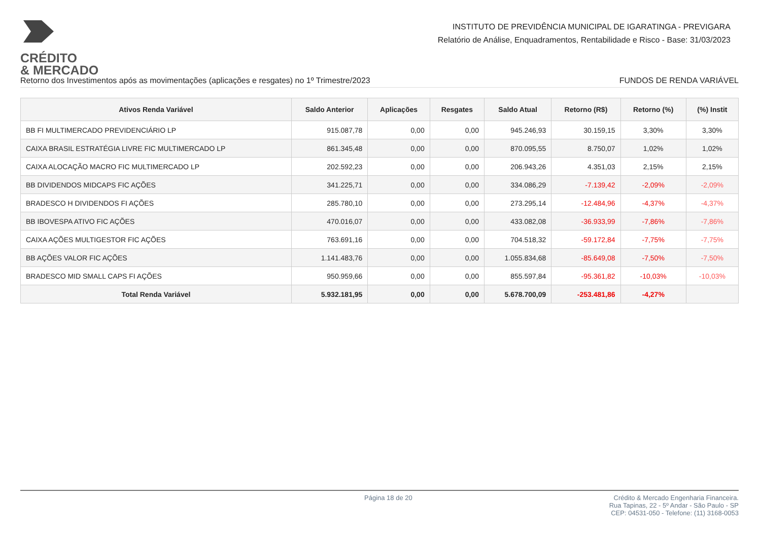CRÉDITO
& MERCADO
INSTITUTO DE PREVIDÊNCIA MUNICIPAL DE IGARATINGA - PREVIGARA
Relatório de Análise, Enquadramentos, Rentabilidade e Risco - Base: 31/03/2023
Retorno dos Investimentos após as movimentações (aplicações e resgates) no 1º Trimestre/2023 FUNDOS DE RENDA VARIÁVEL
| Ativos Renda Variável | Saldo Anterior | Aplicações | Resgates | Saldo Atual | Retorno (R$) | Retorno (%) | (%) Instit |
| --- | --- | --- | --- | --- | --- | --- | --- |
| BB FI MULTIMERCADO PREVIDENCIÁRIO LP | 915.087,78 | 0,00 | 0,00 | 945.246,93 | 30.159,15 | 3,30% | 3,30% |
| CAIXA BRASIL ESTRATÉGIA LIVRE FIC MULTIMERCADO LP | 861.345,48 | 0,00 | 0,00 | 870.095,55 | 8.750,07 | 1,02% | 1,02% |
| CAIXA ALOCAÇÃO MACRO FIC MULTIMERCADO LP | 202.592,23 | 0,00 | 0,00 | 206.943,26 | 4.351,03 | 2,15% | 2,15% |
| BB DIVIDENDOS MIDCAPS FIC AÇÕES | 341.225,71 | 0,00 | 0,00 | 334.086,29 | -7.139,42 | -2,09% | -2,09% |
| BRADESCO H DIVIDENDOS FI AÇÕES | 285.780,10 | 0,00 | 0,00 | 273.295,14 | -12.484,96 | -4,37% | -4,37% |
| BB IBOVESPA ATIVO FIC AÇÕES | 470.016,07 | 0,00 | 0,00 | 433.082,08 | -36.933,99 | -7,86% | -7,86% |
| CAIXA AÇÕES MULTIGESTOR FIC AÇÕES | 763.691,16 | 0,00 | 0,00 | 704.518,32 | -59.172,84 | -7,75% | -7,75% |
| BB AÇÕES VALOR FIC AÇÕES | 1.141.483,76 | 0,00 | 0,00 | 1.055.834,68 | -85.649,08 | -7,50% | -7,50% |
| BRADESCO MID SMALL CAPS FI AÇÕES | 950.959,66 | 0,00 | 0,00 | 855.597,84 | -95.361,82 | -10,03% | -10,03% |
| Total Renda Variável | 5.932.181,95 | 0,00 | 0,00 | 5.678.700,09 | -253.481,86 | -4,27% | |
Página 18 de 20 Crédito & Mercado Engenharia Financeira.
Rua Tapinas, 22 - 5º Andar - São Paulo - SP
CEP: 04531-050 - Telefone: (11) 3168-0053